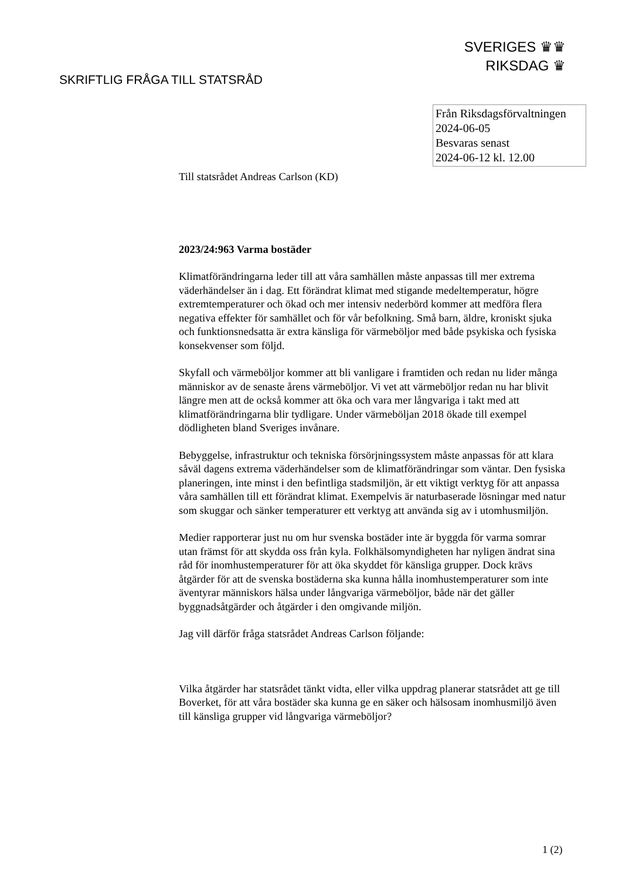SVERIGES ♛♛
RIKSDAG ♛
SKRIFTLIG FRÅGA TILL STATSRÅD
Från Riksdagsförvaltningen
2024-06-05
Besvaras senast
2024-06-12 kl. 12.00
Till statsrådet Andreas Carlson (KD)
2023/24:963 Varma bostäder
Klimatförändringarna leder till att våra samhällen måste anpassas till mer extrema väderhändelser än i dag. Ett förändrat klimat med stigande medeltemperatur, högre extremtemperaturer och ökad och mer intensiv nederbörd kommer att medföra flera negativa effekter för samhället och för vår befolkning. Små barn, äldre, kroniskt sjuka och funktionsnedsatta är extra känsliga för värmeböljor med både psykiska och fysiska konsekvenser som följd.
Skyfall och värmeböljor kommer att bli vanligare i framtiden och redan nu lider många människor av de senaste årens värmeböljor. Vi vet att värmeböljor redan nu har blivit längre men att de också kommer att öka och vara mer långvariga i takt med att klimatförändringarna blir tydligare. Under värmeböljan 2018 ökade till exempel dödligheten bland Sveriges invånare.
Bebyggelse, infrastruktur och tekniska försörjningssystem måste anpassas för att klara såväl dagens extrema väderhändelser som de klimatförändringar som väntar. Den fysiska planeringen, inte minst i den befintliga stadsmiljön, är ett viktigt verktyg för att anpassa våra samhällen till ett förändrat klimat. Exempelvis är naturbaserade lösningar med natur som skuggar och sänker temperaturer ett verktyg att använda sig av i utomhusmiljön.
Medier rapporterar just nu om hur svenska bostäder inte är byggda för varma somrar utan främst för att skydda oss från kyla. Folkhälsomyndigheten har nyligen ändrat sina råd för inomhustemperaturer för att öka skyddet för känsliga grupper. Dock krävs åtgärder för att de svenska bostäderna ska kunna hålla inomhustemperaturer som inte äventyrar människors hälsa under långvariga värmeböljor, både när det gäller byggnadsåtgärder och åtgärder i den omgivande miljön.
Jag vill därför fråga statsrådet Andreas Carlson följande:
Vilka åtgärder har statsrådet tänkt vidta, eller vilka uppdrag planerar statsrådet att ge till Boverket, för att våra bostäder ska kunna ge en säker och hälsosam inomhusmiljö även till känsliga grupper vid långvariga värmeböljor?
1 (2)